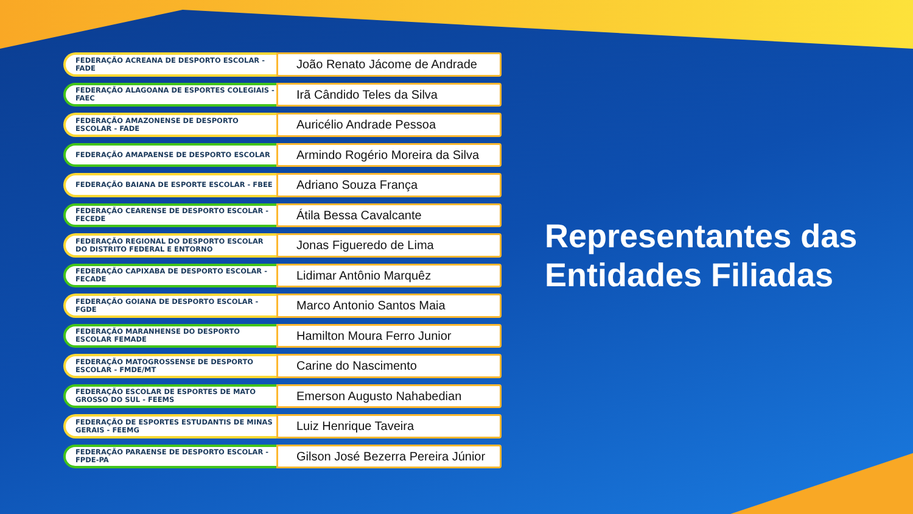FEDERAÇÃO ACREANA DE DESPORTO ESCOLAR - FADE
João Renato Jácome de Andrade
FEDERAÇÃO ALAGOANA DE ESPORTES COLEGIAIS - FAEC
Irã Cândido Teles da Silva
FEDERAÇÃO AMAZONENSE DE DESPORTO ESCOLAR - FADE
Auricélio Andrade Pessoa
FEDERAÇÃO AMAPAENSE DE DESPORTO ESCOLAR
Armindo Rogério Moreira da Silva
FEDERAÇÃO BAIANA DE ESPORTE ESCOLAR - FBEE
Adriano Souza França
FEDERAÇÃO CEARENSE DE DESPORTO ESCOLAR - FECEDE
Átila Bessa Cavalcante
FEDERAÇÃO REGIONAL DO DESPORTO ESCOLAR DO DISTRITO FEDERAL E ENTORNO
Jonas Figueredo de Lima
FEDERAÇÃO CAPIXABA DE DESPORTO ESCOLAR - FECADE
Lidimar Antônio Marquêz
FEDERAÇÃO GOIANA DE DESPORTO ESCOLAR - FGDE
Marco Antonio Santos Maia
FEDERAÇÃO MARANHENSE DO DESPORTO ESCOLAR FEMADE
Hamilton Moura Ferro Junior
FEDERAÇÃO MATOGROSSENSE DE DESPORTO ESCOLAR - FMDE/MT
Carine do Nascimento
FEDERAÇÃO ESCOLAR DE ESPORTES DE MATO GROSSO DO SUL - FEEMS
Emerson Augusto Nahabedian
FEDERAÇÃO DE ESPORTES ESTUDANTIS DE MINAS GERAIS - FEEMG
Luiz Henrique Taveira
FEDERAÇÃO PARAENSE DE DESPORTO ESCOLAR - FPDE-PA
Gilson José Bezerra Pereira Júnior
Representantes das
Entidades Filiadas